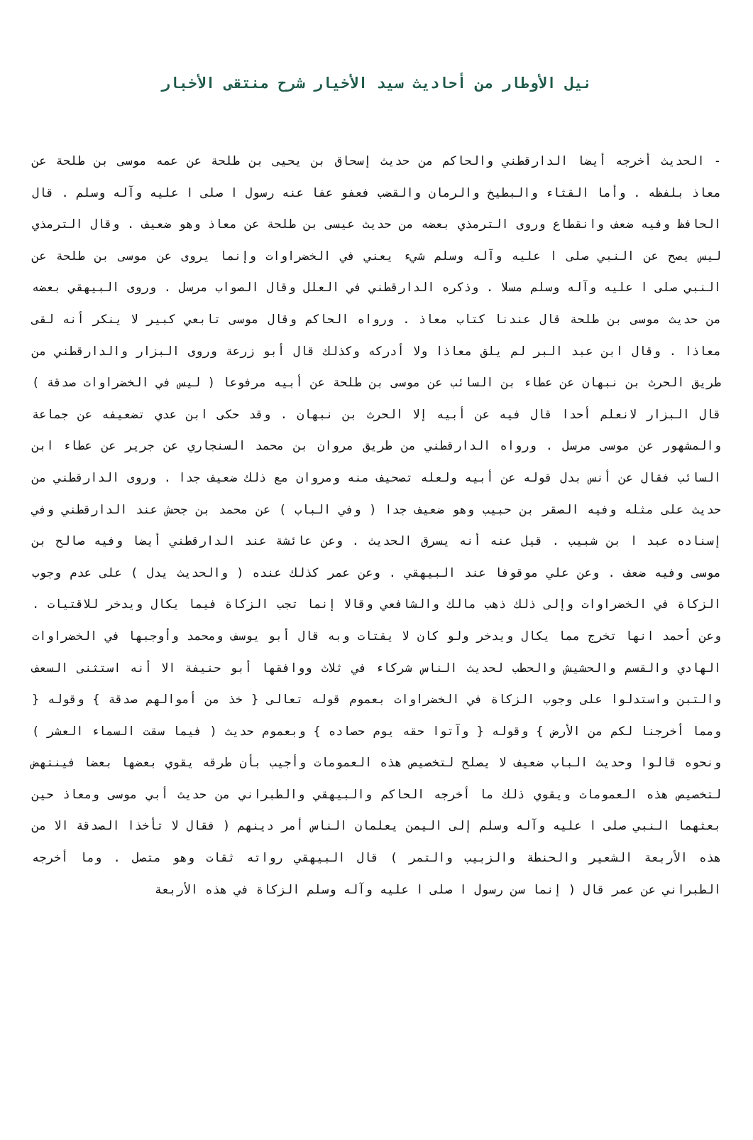نيل الأوطار من أحاديث سيد الأخيار شرح منتقى الأخبار
- الحديث أخرجه أيضا الدارقطني والحاكم من حديث إسحاق بن يحيى بن طلحة عن عمه موسى بن طلحة عن معاذ بلفظه . وأما القثاء والبطيخ والرمان والقضب فعفو عفا عنه رسول ا صلى ا عليه وآله وسلم . قال الحافظ وفيه ضعف وانقطاع وروى الترمذي بعضه من حديث عيسى بن طلحة عن معاذ وهو ضعيف . وقال الترمذي ليس يصح عن النبي صلى ا عليه وآله وسلم شيء يعني في الخضراوات وإنما يروى عن موسى بن طلحة عن النبي صلى ا عليه وآله وسلم مسلا . وذكره الدارقطني في العلل وقال الصواب مرسل . وروى البيهقي بعضه من حديث موسى بن طلحة قال عندنا كتاب معاذ . ورواه الحاكم وقال موسى تابعي كبير لا ينكر أنه لقى معاذا . وقال ابن عبد البر لم يلق معاذا ولا أدركه وكذلك قال أبو زرعة وروى البزار والدارقطني من طريق الحرث بن نبهان عن عطاء بن السائب عن موسى بن طلحة عن أبيه مرفوعا ( ليس في الخضراوات صدقة ) قال البزار لانعلم أحدا قال فيه عن أبيه إلا الحرث بن نبهان . وقد حكى ابن عدي تضعيفه عن جماعة والمشهور عن موسى مرسل . ورواه الدارقطني من طريق مروان بن محمد السنجاري عن جرير عن عطاء ابن السائب فقال عن أنس بدل قوله عن أبيه ولعله تصحيف منه ومروان مع ذلك ضعيف جدا . وروى الدارقطني من حديث على مثله وفيه الصقر بن حبيب وهو ضعيف جدا ( وفي الباب ) عن محمد بن جحش عند الدارقطني وفي إسناده عبد ا بن شبيب . قيل عنه أنه يسرق الحديث . وعن عائشة عند الدارقطني أيضا وفيه صالح بن موسى وفيه ضعف . وعن علي موقوفا عند البيهقي . وعن عمر كذلك عنده ( والحديث يدل ) على عدم وجوب الزكاة في الخضراوات وإلى ذلك ذهب مالك والشافعي وقالا إنما تجب الزكاة فيما يكال ويدخر للاقتيات . وعن أحمد انها تخرج مما يكال ويدخر ولو كان لا يقتات وبه قال أبو يوسف ومحمد وأوجبها في الخضراوات الهادي والقسم والحشيش والحطب لحديث الناس شركاء في ثلاث ووافقها أبو حنيفة الا أنه استثنى السعف والتبن واستدلوا على وجوب الزكاة في الخضراوات بعموم قوله تعالى { خذ من أموالهم صدقة } وقوله { ومما أخرجنا لكم من الأرض } وقوله { وآتوا حقه يوم حصاده } وبعموم حديث ( فيما سقت السماء العشر ) ونحوه قالوا وحديث الباب ضعيف لا يصلح لتخصيص هذه العمومات وأجيب بأن طرقه يقوي بعضها بعضا فينتهض لتخصيص هذه العمومات ويقوي ذلك ما أخرجه الحاكم والبيهقي والطبراني من حديث أبي موسى ومعاذ حين بعثهما النبي صلى ا عليه وآله وسلم إلى اليمن يعلمان الناس أمر دينهم ( فقال لا تأخذا الصدقة الا من هذه الأربعة الشعير والحنطة والزبيب والتمر ) قال البيهقي رواته ثقات وهو متصل . وما أخرجه الطبراني عن عمر قال ( إنما سن رسول ا صلى ا عليه وآله وسلم الزكاة في هذه الأربعة